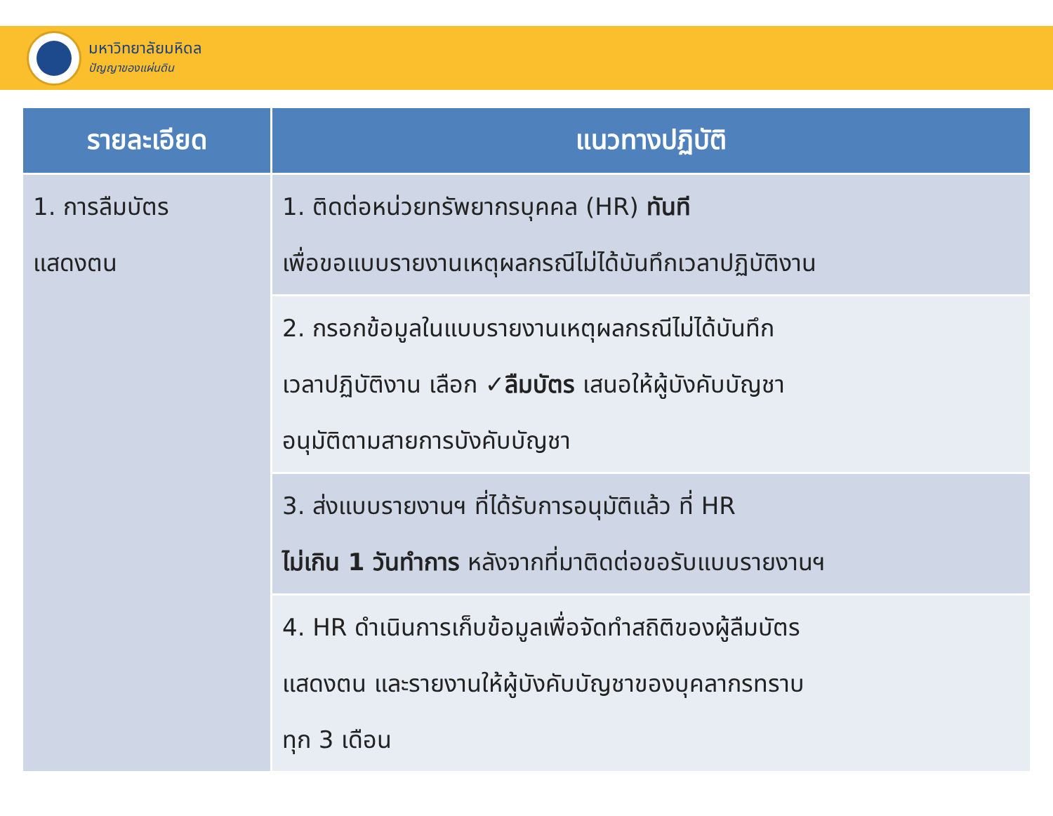มหาวิทยาลัยมหิดล
ปัญญาของแผ่นดิน
| รายละเอียด | แนวทางปฏิบัติ |
| --- | --- |
| 1. การลืมบัตร แสดงตน | 1. ติดต่อหน่วยทรัพยากรบุคคล (HR) ทันที เพื่อขอแบบรายงานเหตุผลกรณีไม่ได้บันทึกเวลาปฏิบัติงาน |
| | 2. กรอกข้อมูลในแบบรายงานเหตุผลกรณีไม่ได้บันทึก เวลาปฏิบัติงาน เลือก ✓ลืมบัตร เสนอให้ผู้บังคับบัญชา อนุมัติตามสายการบังคับบัญชา |
| | 3. ส่งแบบรายงานฯ ที่ได้รับการอนุมัติแล้ว ที่ HR ไม่เกิน 1 วันทำการ หลังจากที่มาติดต่อขอรับแบบรายงานฯ |
| | 4. HR ดำเนินการเก็บข้อมูลเพื่อจัดทำสถิติของผู้ลืมบัตร แสดงตน และรายงานให้ผู้บังคับบัญชาของบุคลากรทราบ ทุก 3 เดือน |